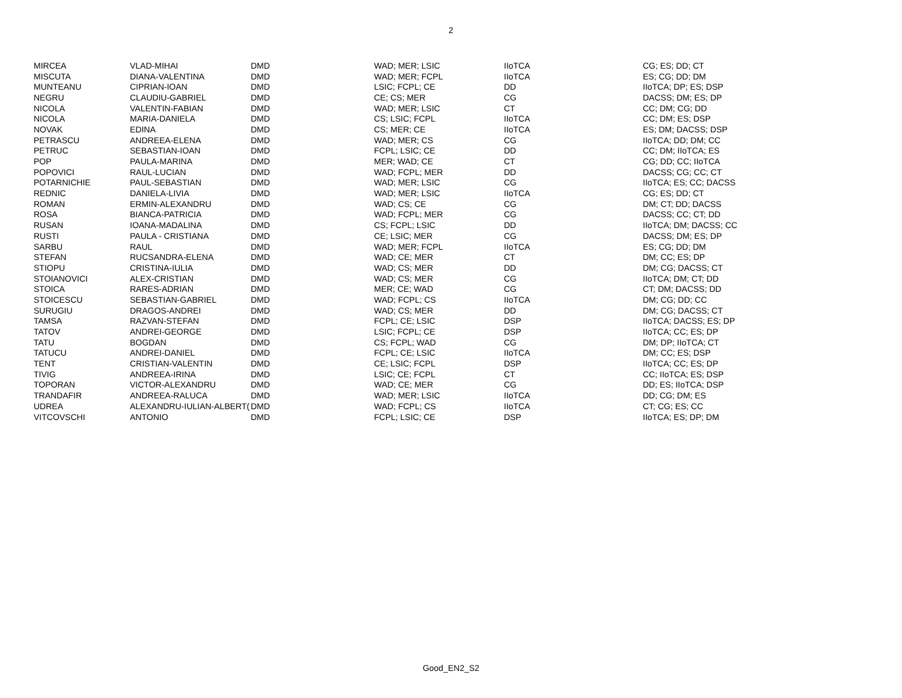2
| MIRCEA | VLAD-MIHAI | DMD | WAD; MER; LSIC | IIoTCA | CG; ES; DD; CT |
| MISCUTA | DIANA-VALENTINA | DMD | WAD; MER; FCPL | IIoTCA | ES; CG; DD; DM |
| MUNTEANU | CIPRIAN-IOAN | DMD | LSIC; FCPL; CE | DD | IIoTCA; DP; ES; DSP |
| NEGRU | CLAUDIU-GABRIEL | DMD | CE; CS; MER | CG | DACSS; DM; ES; DP |
| NICOLA | VALENTIN-FABIAN | DMD | WAD; MER; LSIC | CT | CC; DM; CG; DD |
| NICOLA | MARIA-DANIELA | DMD | CS; LSIC; FCPL | IIoTCA | CC; DM; ES; DSP |
| NOVAK | EDINA | DMD | CS; MER; CE | IIoTCA | ES; DM; DACSS; DSP |
| PETRASCU | ANDREEA-ELENA | DMD | WAD; MER; CS | CG | IIoTCA; DD; DM; CC |
| PETRUC | SEBASTIAN-IOAN | DMD | FCPL; LSIC; CE | DD | CC; DM; IIoTCA; ES |
| POP | PAULA-MARINA | DMD | MER; WAD; CE | CT | CG; DD; CC; IIoTCA |
| POPOVICI | RAUL-LUCIAN | DMD | WAD; FCPL; MER | DD | DACSS; CG; CC; CT |
| POTARNICHIE | PAUL-SEBASTIAN | DMD | WAD; MER; LSIC | CG | IIoTCA; ES; CC; DACSS |
| REDNIC | DANIELA-LIVIA | DMD | WAD; MER; LSIC | IIoTCA | CG; ES; DD; CT |
| ROMAN | ERMIN-ALEXANDRU | DMD | WAD; CS; CE | CG | DM; CT; DD; DACSS |
| ROSA | BIANCA-PATRICIA | DMD | WAD; FCPL; MER | CG | DACSS; CC; CT; DD |
| RUSAN | IOANA-MADALINA | DMD | CS; FCPL; LSIC | DD | IIoTCA; DM; DACSS; CC |
| RUSTI | PAULA - CRISTIANA | DMD | CE; LSIC; MER | CG | DACSS; DM; ES; DP |
| SARBU | RAUL | DMD | WAD; MER; FCPL | IIoTCA | ES; CG; DD; DM |
| STEFAN | RUCSANDRA-ELENA | DMD | WAD; CE; MER | CT | DM; CC; ES; DP |
| STIOPU | CRISTINA-IULIA | DMD | WAD; CS; MER | DD | DM; CG; DACSS; CT |
| STOIANOVICI | ALEX-CRISTIAN | DMD | WAD; CS; MER | CG | IIoTCA; DM; CT; DD |
| STOICA | RARES-ADRIAN | DMD | MER; CE; WAD | CG | CT; DM; DACSS; DD |
| STOICESCU | SEBASTIAN-GABRIEL | DMD | WAD; FCPL; CS | IIoTCA | DM; CG; DD; CC |
| SURUGIU | DRAGOS-ANDREI | DMD | WAD; CS; MER | DD | DM; CG; DACSS; CT |
| TAMSA | RAZVAN-STEFAN | DMD | FCPL; CE; LSIC | DSP | IIoTCA; DACSS; ES; DP |
| TATOV | ANDREI-GEORGE | DMD | LSIC; FCPL; CE | DSP | IIoTCA; CC; ES; DP |
| TATU | BOGDAN | DMD | CS; FCPL; WAD | CG | DM; DP; IIoTCA; CT |
| TATUCU | ANDREI-DANIEL | DMD | FCPL; CE; LSIC | IIoTCA | DM; CC; ES; DSP |
| TENT | CRISTIAN-VALENTIN | DMD | CE; LSIC; FCPL | DSP | IIoTCA; CC; ES; DP |
| TIVIG | ANDREEA-IRINA | DMD | LSIC; CE; FCPL | CT | CC; IIoTCA; ES; DSP |
| TOPORAN | VICTOR-ALEXANDRU | DMD | WAD; CE; MER | CG | DD; ES; IIoTCA; DSP |
| TRANDAFIR | ANDREEA-RALUCA | DMD | WAD; MER; LSIC | IIoTCA | DD; CG; DM; ES |
| UDREA | ALEXANDRU-IULIAN-ALBERT( | DMD | WAD; FCPL; CS | IIoTCA | CT; CG; ES; CC |
| VITCOVSCHI | ANTONIO | DMD | FCPL; LSIC; CE | DSP | IIoTCA; ES; DP; DM |
Good_EN2_S2